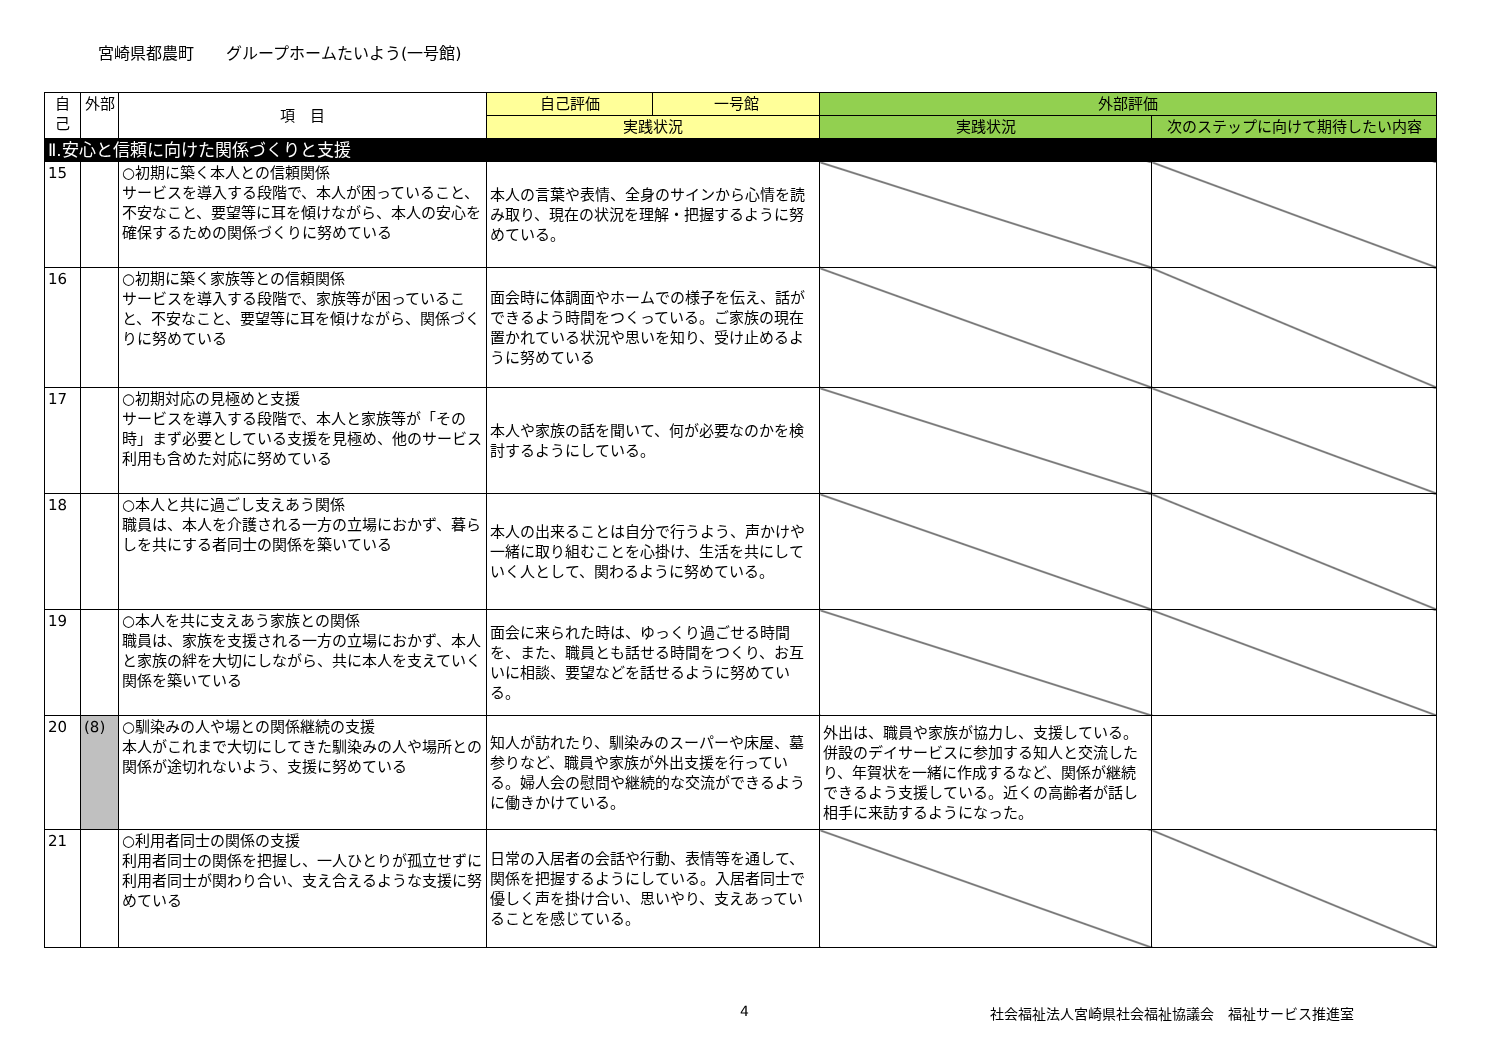宮崎県都農町　　グループホームたいよう(一号館)
| 自己 | 外部 | 項 目 | 自己評価 | 一号館 | 外部評価 | |
| --- | --- | --- | --- | --- | --- | --- |
| | | | 実践状況 | | 実践状況 | 次のステップに向けて期待したい内容 |
| Ⅱ.安心と信頼に向けた関係づくりと支援 | | | | | | |
| 15 | | ○初期に築く本人との信頼関係 サービスを導入する段階で、本人が困っていること、不安なこと、要望等に耳を傾けながら、本人の安心を確保するための関係づくりに努めている | 本人の言葉や表情、全身のサインから心情を読み取り、現在の状況を理解・把握するように努めている。 | | | |
| 16 | | ○初期に築く家族等との信頼関係 サービスを導入する段階で、家族等が困っていること、不安なこと、要望等に耳を傾けながら、関係づくりに努めている | 面会時に体調面やホームでの様子を伝え、話ができるよう時間をつくっている。ご家族の現在置かれている状況や思いを知り、受け止めるように努めている | | | |
| 17 | | ○初期対応の見極めと支援 サービスを導入する段階で、本人と家族等が「その時」まず必要としている支援を見極め、他のサービス利用も含めた対応に努めている | 本人や家族の話を聞いて、何が必要なのかを検討するようにしている。 | | | |
| 18 | | ○本人と共に過ごし支えあう関係 職員は、本人を介護される一方の立場におかず、暮らしを共にする者同士の関係を築いている | 本人の出来ることは自分で行うよう、声かけや一緒に取り組むことを心掛け、生活を共にしていく人として、関わるように努めている。 | | | |
| 19 | | ○本人を共に支えあう家族との関係 職員は、家族を支援される一方の立場におかず、本人と家族の絆を大切にしながら、共に本人を支えていく関係を築いている | 面会に来られた時は、ゆっくり過ごせる時間を、また、職員とも話せる時間をつくり、お互いに相談、要望などを話せるように努めている。 | | | |
| 20 | (8) | ○馴染みの人や場との関係継続の支援 本人がこれまで大切にしてきた馴染みの人や場所との関係が途切れないよう、支援に努めている | 知人が訪れたり、馴染みのスーパーや床屋、墓参りなど、職員や家族が外出支援を行っている。婦人会の慰問や継続的な交流ができるように働きかけている。 | | 外出は、職員や家族が協力し、支援している。併設のデイサービスに参加する知人と交流したり、年賀状を一緒に作成するなど、関係が継続できるよう支援している。近くの高齢者が話し相手に来訪するようになった。 | |
| 21 | | ○利用者同士の関係の支援 利用者同士の関係を把握し、一人ひとりが孤立せずに利用者同士が関わり合い、支え合えるような支援に努めている | 日常の入居者の会話や行動、表情等を通して、関係を把握するようにしている。入居者同士で優しく声を掛け合い、思いやり、支えあっていることを感じている。 | | | |
4 社会福祉法人宮崎県社会福祉協議会　福祉サービス推進室